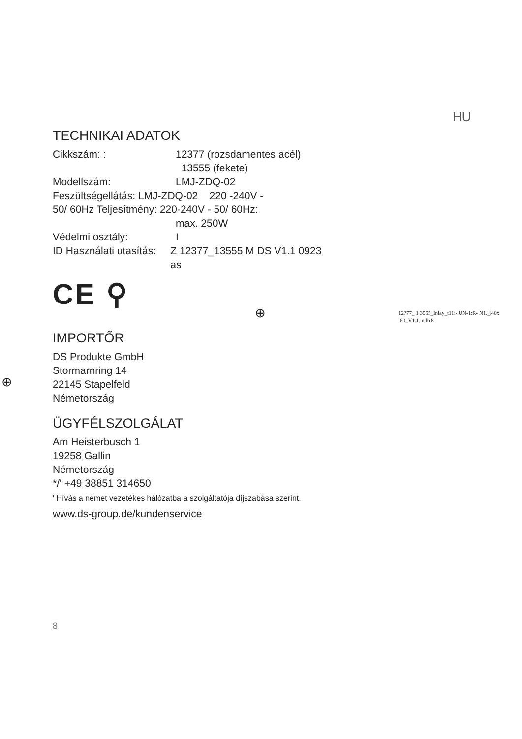HU
TECHNIKAI ADATOK
Cikkszám: : 12377 (rozsdamentes acél)
13555 (fekete)
Modellszám: LMJ-ZDQ-02
Feszültségellátás: LMJ-ZDQ-02 220 -240V -
50/ 60Hz Teljesítmény: 220-240V - 50/ 60Hz:
max. 250W
Védelmi osztály: I
ID Használati utasítás: Z 12377_13555 M DS V1.1 0923 as
CE ⚲
IMPORTŐR
DS Produkte GmbH
Stormarnring 14
22145 Stapelfeld
Németország
ÜGYFÉLSZOLGÁLAT
Am Heisterbusch 1
19258 Gallin
Németország
*/' +49 38851 314650
' Hívás a német vezetékes hálózatba a szolgáltatója díjszabása szerint.
www.ds-group.de/kundenservice
12?77_ 1 3555_Inlay_t11:- UN-1:R- N1._l40x
l60_V1.1.indb 8
⊕
⊕
8